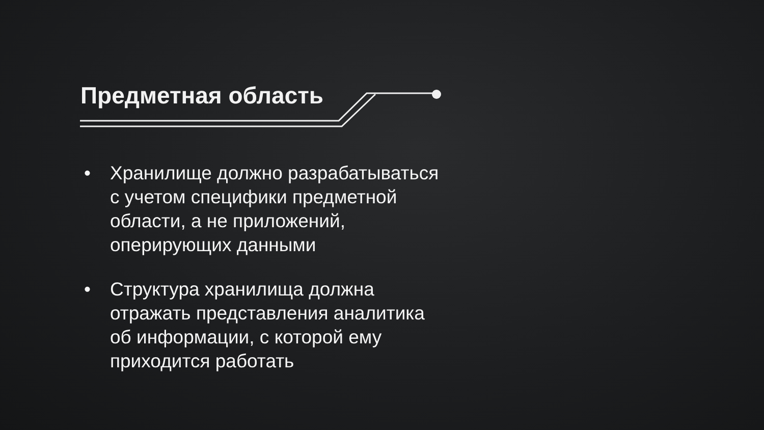Предметная область
• Хранилище должно разрабатываться с учетом специфики предметной области, а не приложений, оперирующих данными
• Структура хранилища должна отражать представления аналитика об информации, с которой ему приходится работать